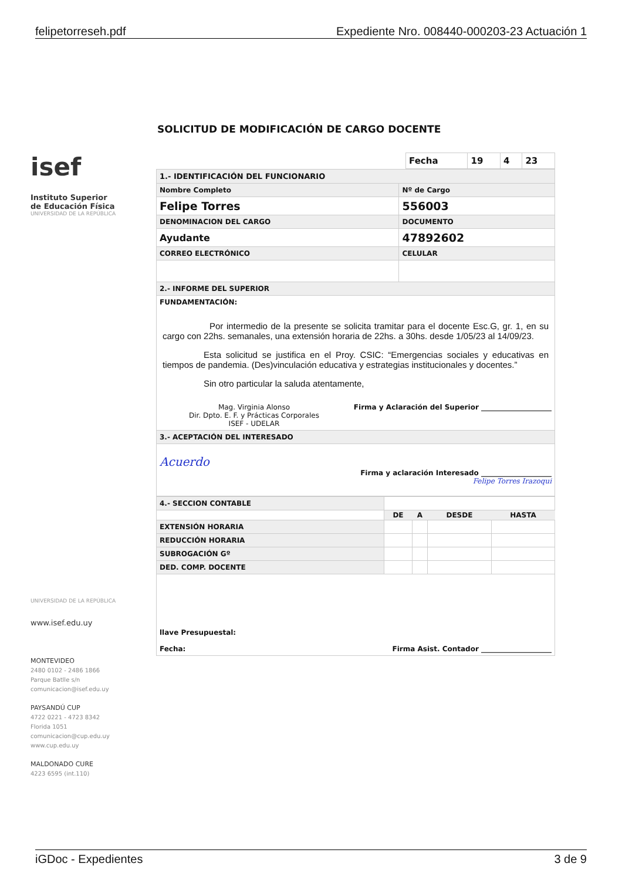felipetorreseh.pdf Expediente Nro. 008440-000203-23 Actuación 1
isef
Instituto Superior
de Educación Física
UNIVERSIDAD DE LA REPÚBLICA
UNIVERSIDAD DE LA REPÚBLICA
www.isef.edu.uy
MONTEVIDEO
2480 0102 - 2486 1866
Parque Batlle s/n
comunicacion@isef.edu.uy
PAYSANDÚ CUP
4722 0221 - 4723 8342
Florida 1051
comunicacion@cup.edu.uy
www.cup.edu.uy
MALDONADO CURE
4223 6595 (int.110)
SOLICITUD DE MODIFICACIÓN DE CARGO DOCENTE
| Fecha | 19 | 4 | 23 |
| 1.- IDENTIFICACIÓN DEL FUNCIONARIO | |
| Nombre Completo | Nº de Cargo |
| Felipe Torres | 556003 |
| DENOMINACION DEL CARGO | DOCUMENTO |
| Ayudante | 47892602 |
| CORREO ELECTRÓNICO | CELULAR |
| 2.- INFORME DEL SUPERIOR | |
| FUNDAMENTACIÓN: Por intermedio de la presente se solicita tramitar para el docente Esc.G, gr. 1, en su cargo con 22hs. semanales, una extensión horaria de 22hs. a 30hs. desde 1/05/23 al 14/09/23. Esta solicitud se justifica en el Proy. CSIC: “Emergencias sociales y educativas en tiempos de pandemia. (Des)vinculación educativa y estrategias institucionales y docentes.” Sin otro particular la saluda atentamente, Mag. Virginia Alonso Dir. Dpto. E. F. y Prácticas Corporales ISEF - UDELAR Firma y Aclaración del Superior ____________________ | |
| 3.- ACEPTACIÓN DEL INTERESADO | |
| Acuerdo Firma y aclaración Interesado ____________________ Felipe Torres Irazoqui | |
| 4.- SECCION CONTABLE | | | | |
| | DE | A | DESDE | HASTA |
| EXTENSIÓN HORARIA | | | | |
| REDUCCIÓN HORARIA | | | | |
| SUBROGACIÓN Gº | | | | |
| DED. COMP. DOCENTE | | | | |
| llave Presupuestal: Fecha: Firma Asist. Contador ____________________ | | | | |
iGDoc - Expedientes 3 de 9